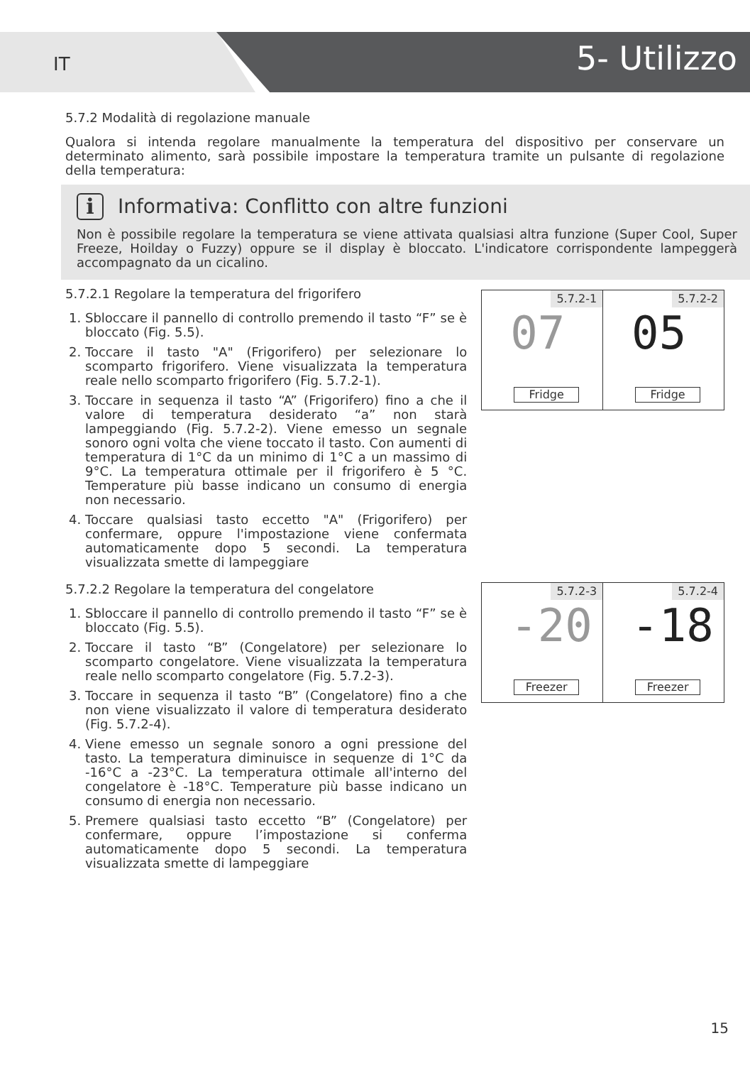IT 5- Utilizzo
5.7.2 Modalità di regolazione manuale
Qualora si intenda regolare manualmente la temperatura del dispositivo per conservare un determinato alimento, sarà possibile impostare la temperatura tramite un pulsante di regolazione della temperatura:
i Informativa: Conflitto con altre funzioni
Non è possibile regolare la temperatura se viene attivata qualsiasi altra funzione (Super Cool, Super Freeze, Hoilday o Fuzzy) oppure se il display è bloccato. L'indicatore corrispondente lampeggerà accompagnato da un cicalino.
5.7.2.1 Regolare la temperatura del frigorifero
1. Sbloccare il pannello di controllo premendo il tasto “F” se è bloccato (Fig. 5.5).
2. Toccare il tasto "A" (Frigorifero) per selezionare lo scomparto frigorifero. Viene visualizzata la temperatura reale nello scomparto frigorifero (Fig. 5.7.2-1).
3. Toccare in sequenza il tasto “A” (Frigorifero) fino a che il valore di temperatura desiderato “a” non starà lampeggiando (Fig. 5.7.2-2). Viene emesso un segnale sonoro ogni volta che viene toccato il tasto. Con aumenti di temperatura di 1°C da un minimo di 1°C a un massimo di 9°C. La temperatura ottimale per il frigorifero è 5 °C. Temperature più basse indicano un consumo di energia non necessario.
4. Toccare qualsiasi tasto eccetto "A" (Frigorifero) per confermare, oppure l'impostazione viene confermata automaticamente dopo 5 secondi. La temperatura visualizzata smette di lampeggiare
5.7.2-1
07
Fridge
5.7.2-2
05
Fridge
5.7.2.2 Regolare la temperatura del congelatore
1. Sbloccare il pannello di controllo premendo il tasto “F” se è bloccato (Fig. 5.5).
2. Toccare il tasto “B” (Congelatore) per selezionare lo scomparto congelatore. Viene visualizzata la temperatura reale nello scomparto congelatore (Fig. 5.7.2-3).
3. Toccare in sequenza il tasto “B” (Congelatore) fino a che non viene visualizzato il valore di temperatura desiderato (Fig. 5.7.2-4).
4. Viene emesso un segnale sonoro a ogni pressione del tasto. La temperatura diminuisce in sequenze di 1°C da -16°C a -23°C. La temperatura ottimale all'interno del congelatore è -18°C. Temperature più basse indicano un consumo di energia non necessario.
5. Premere qualsiasi tasto eccetto “B” (Congelatore) per confermare, oppure l’impostazione si conferma automaticamente dopo 5 secondi. La temperatura visualizzata smette di lampeggiare
5.7.2-3
-20
Freezer
5.7.2-4
-18
Freezer
15